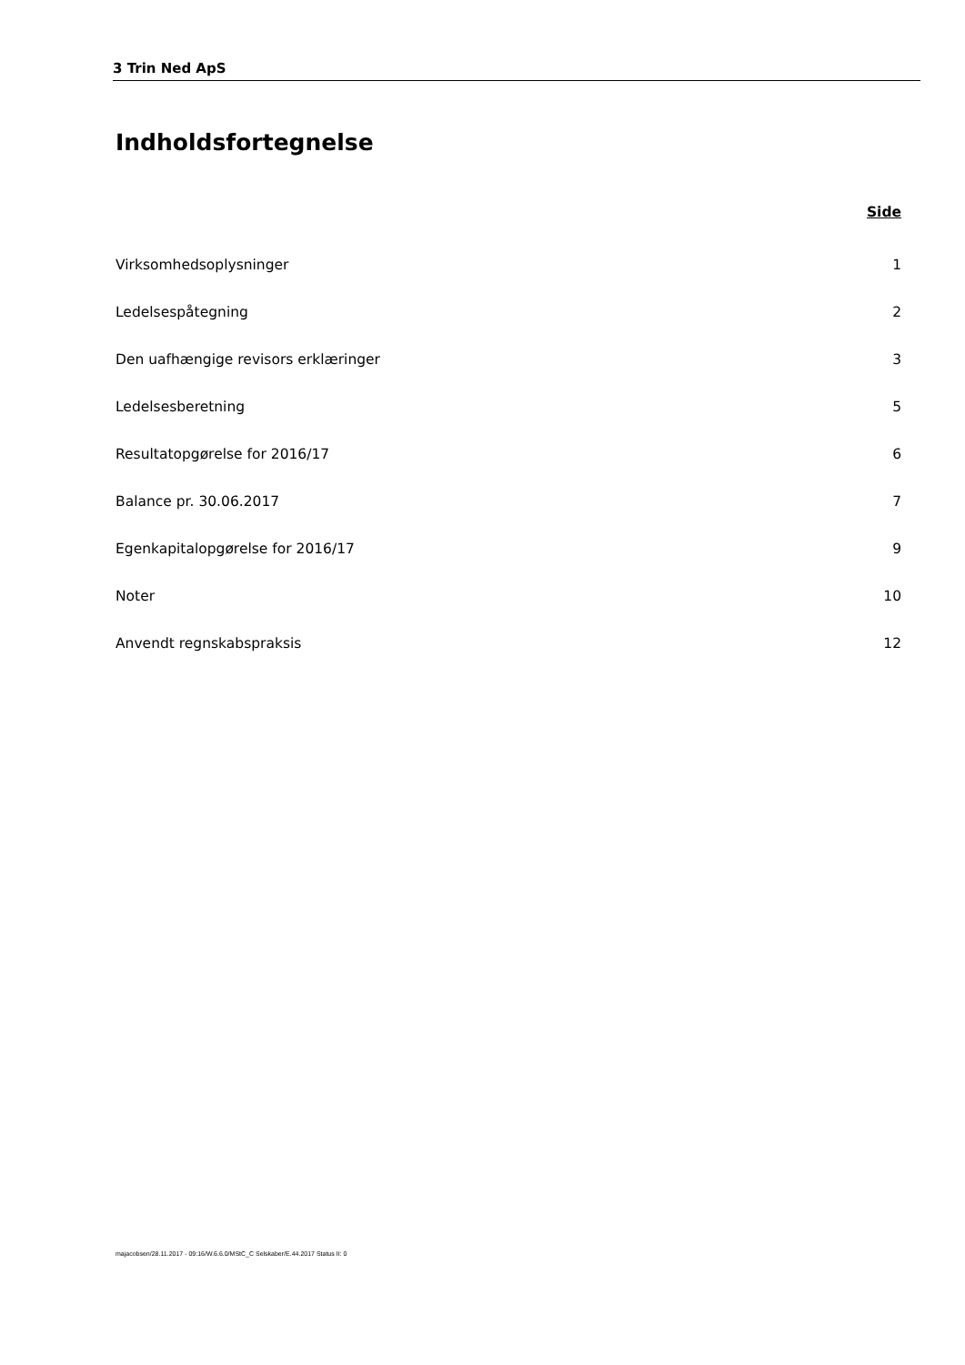3 Trin Ned ApS
Indholdsfortegnelse
Side
Virksomhedsoplysninger 1
Ledelsespåtegning 2
Den uafhængige revisors erklæringer 3
Ledelsesberetning 5
Resultatopgørelse for 2016/17 6
Balance pr. 30.06.2017 7
Egenkapitalopgørelse for 2016/17 9
Noter 10
Anvendt regnskabspraksis 12
majacobsen/28.11.2017 - 09:16/W.6.6.0/MStC_C Selskaber/E.44.2017 Status II: 0